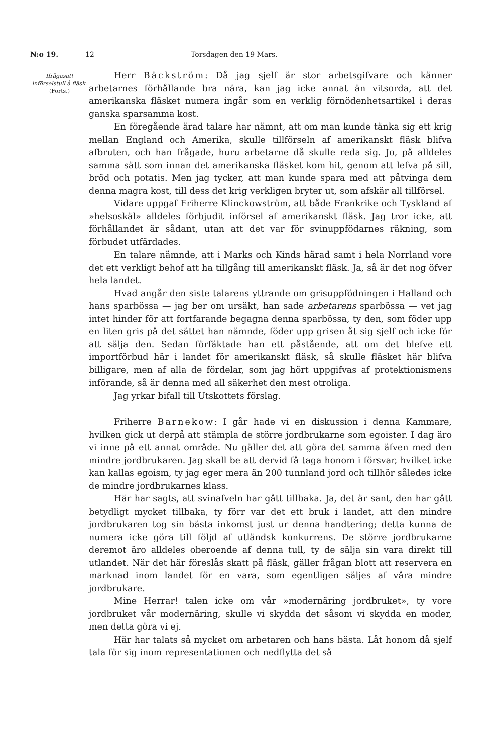N:o 19. 12 Torsdagen den 19 Mars.
Ifrågasatt införselstull å fläsk.
(Forts.)
Herr Bäckström: Då jag sjelf är stor arbetsgifvare och känner arbetarnes förhållande bra nära, kan jag icke annat än vitsorda, att det amerikanska fläsket numera ingår som en verklig förnödenhetsartikel i deras ganska sparsamma kost.
En föregående ärad talare har nämnt, att om man kunde tänka sig ett krig mellan England och Amerika, skulle tillförseln af amerikanskt fläsk blifva afbruten, och han frågade, huru arbetarne då skulle reda sig. Jo, på alldeles samma sätt som innan det amerikanska fläsket kom hit, genom att lefva på sill, bröd och potatis. Men jag tycker, att man kunde spara med att påtvinga dem denna magra kost, till dess det krig verkligen bryter ut, som afskär all tillförsel.
Vidare uppgaf Friherre Klinckowström, att både Frankrike och Tyskland af »helsoskäl» alldeles förbjudit införsel af amerikanskt fläsk. Jag tror icke, att förhållandet är sådant, utan att det var för svinuppfödarnes räkning, som förbudet utfärdades.
En talare nämnde, att i Marks och Kinds härad samt i hela Norrland vore det ett verkligt behof att ha tillgång till amerikanskt fläsk. Ja, så är det nog öfver hela landet.
Hvad angår den siste talarens yttrande om grisuppfödningen i Halland och hans sparbössa — jag ber om ursäkt, han sade arbetarens sparbössa — vet jag intet hinder för att fortfarande begagna denna sparbössa, ty den, som föder upp en liten gris på det sättet han nämnde, föder upp grisen åt sig sjelf och icke för att sälja den. Sedan förfäktade han ett påstående, att om det blefve ett importförbud här i landet för amerikanskt fläsk, så skulle fläsket här blifva billigare, men af alla de fördelar, som jag hört uppgifvas af protektionismens införande, så är denna med all säkerhet den mest otroliga.
Jag yrkar bifall till Utskottets förslag.
Friherre Barnekow: I går hade vi en diskussion i denna Kammare, hvilken gick ut derpå att stämpla de större jordbrukarne som egoister. I dag äro vi inne på ett annat område. Nu gäller det att göra det samma äfven med den mindre jordbrukaren. Jag skall be att dervid få taga honom i försvar, hvilket icke kan kallas egoism, ty jag eger mera än 200 tunnland jord och tillhör således icke de mindre jordbrukarnes klass.
Här har sagts, att svinafveln har gått tillbaka. Ja, det är sant, den har gått betydligt mycket tillbaka, ty förr var det ett bruk i landet, att den mindre jordbrukaren tog sin bästa inkomst just ur denna handtering; detta kunna de numera icke göra till följd af utländsk konkurrens. De större jordbrukarne deremot äro alldeles oberoende af denna tull, ty de sälja sin vara direkt till utlandet. När det här föreslås skatt på fläsk, gäller frågan blott att reservera en marknad inom landet för en vara, som egentligen säljes af våra mindre jordbrukare.
Mine Herrar! talen icke om vår »modernäring jordbruket», ty vore jordbruket vår modernäring, skulle vi skydda det såsom vi skydda en moder, men detta göra vi ej.
Här har talats så mycket om arbetaren och hans bästa. Låt honom då sjelf tala för sig inom representationen och nedflytta det så